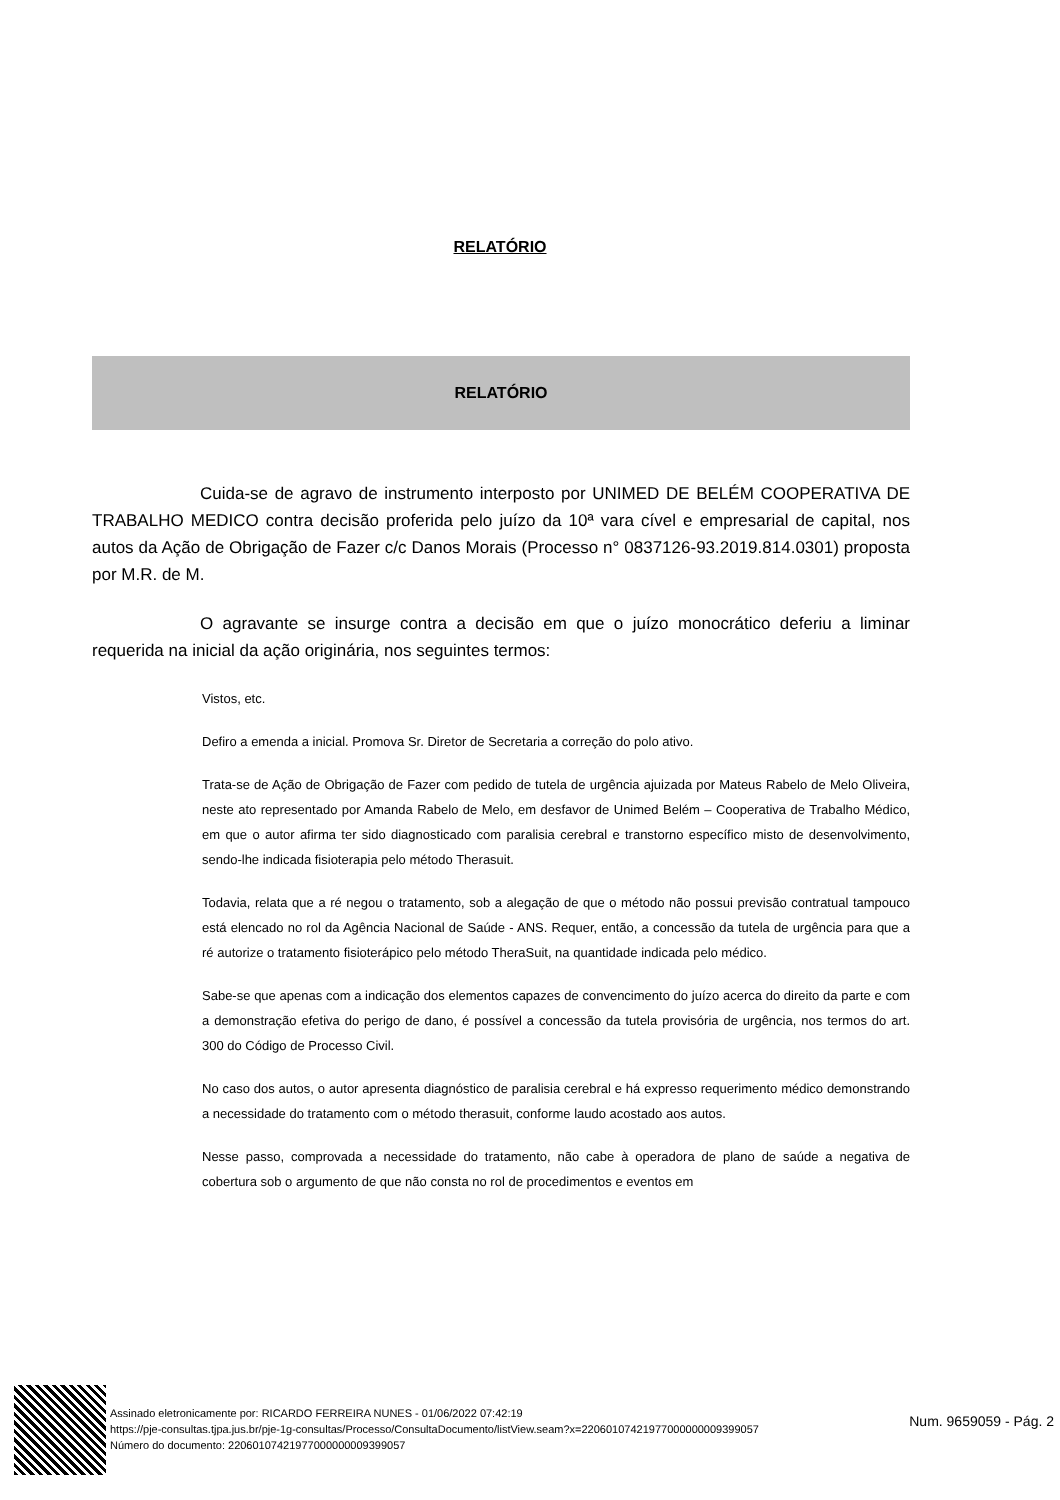RELATÓRIO
RELATÓRIO
Cuida-se de agravo de instrumento interposto por UNIMED DE BELÉM COOPERATIVA DE TRABALHO MEDICO contra decisão proferida pelo juízo da 10ª vara cível e empresarial de capital, nos autos da Ação de Obrigação de Fazer c/c Danos Morais (Processo n° 0837126-93.2019.814.0301) proposta por M.R. de M.
O agravante se insurge contra a decisão em que o juízo monocrático deferiu a liminar requerida na inicial da ação originária, nos seguintes termos:
Vistos, etc.
Defiro a emenda a inicial. Promova Sr. Diretor de Secretaria a correção do polo ativo.
Trata-se de Ação de Obrigação de Fazer com pedido de tutela de urgência ajuizada por Mateus Rabelo de Melo Oliveira, neste ato representado por Amanda Rabelo de Melo, em desfavor de Unimed Belém – Cooperativa de Trabalho Médico, em que o autor afirma ter sido diagnosticado com paralisia cerebral e transtorno específico misto de desenvolvimento, sendo-lhe indicada fisioterapia pelo método Therasuit.
Todavia, relata que a ré negou o tratamento, sob a alegação de que o método não possui previsão contratual tampouco está elencado no rol da Agência Nacional de Saúde - ANS. Requer, então, a concessão da tutela de urgência para que a ré autorize o tratamento fisioterápico pelo método TheraSuit, na quantidade indicada pelo médico.
Sabe-se que apenas com a indicação dos elementos capazes de convencimento do juízo acerca do direito da parte e com a demonstração efetiva do perigo de dano, é possível a concessão da tutela provisória de urgência, nos termos do art. 300 do Código de Processo Civil.
No caso dos autos, o autor apresenta diagnóstico de paralisia cerebral e há expresso requerimento médico demonstrando a necessidade do tratamento com o método therasuit, conforme laudo acostado aos autos.
Nesse passo, comprovada a necessidade do tratamento, não cabe à operadora de plano de saúde a negativa de cobertura sob o argumento de que não consta no rol de procedimentos e eventos em
Assinado eletronicamente por: RICARDO FERREIRA NUNES - 01/06/2022 07:42:19
https://pje-consultas.tjpa.jus.br/pje-1g-consultas/Processo/ConsultaDocumento/listView.seam?x=22060107421977000000009399057
Número do documento: 22060107421977000000009399057
Num. 9659059 - Pág. 2